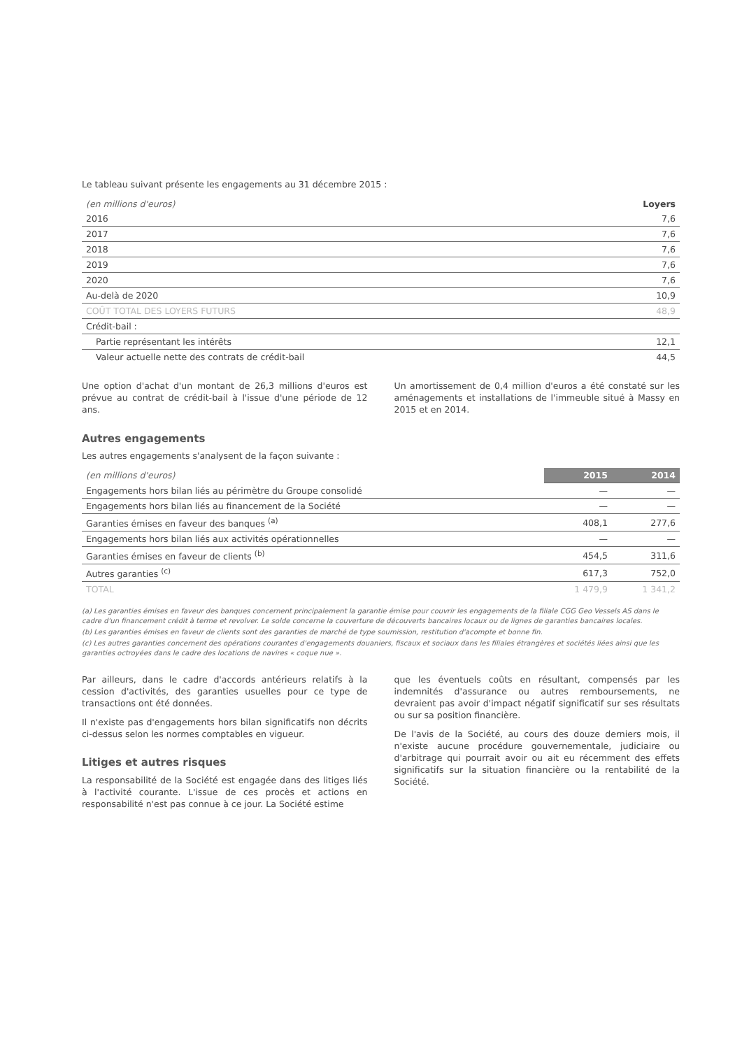Le tableau suivant présente les engagements au 31 décembre 2015 :
| (en millions d'euros) | Loyers |
| --- | --- |
| 2016 | 7,6 |
| 2017 | 7,6 |
| 2018 | 7,6 |
| 2019 | 7,6 |
| 2020 | 7,6 |
| Au-delà de 2020 | 10,9 |
| COÛT TOTAL DES LOYERS FUTURS | 48,9 |
| Crédit-bail : | |
| Partie représentant les intérêts | 12,1 |
| Valeur actuelle nette des contrats de crédit-bail | 44,5 |
Une option d'achat d'un montant de 26,3 millions d'euros est prévue au contrat de crédit-bail à l'issue d'une période de 12 ans.
Un amortissement de 0,4 million d'euros a été constaté sur les aménagements et installations de l'immeuble situé à Massy en 2015 et en 2014.
Autres engagements
Les autres engagements s'analysent de la façon suivante :
| (en millions d'euros) | 2015 | 2014 |
| --- | --- | --- |
| Engagements hors bilan liés au périmètre du Groupe consolidé | — | — |
| Engagements hors bilan liés au financement de la Société | — | — |
| Garanties émises en faveur des banques <sup>(a)</sup> | 408,1 | 277,6 |
| Engagements hors bilan liés aux activités opérationnelles | — | — |
| Garanties émises en faveur de clients <sup>(b)</sup> | 454,5 | 311,6 |
| Autres garanties <sup>(c)</sup> | 617,3 | 752,0 |
| TOTAL | 1 479,9 | 1 341,2 |
(a) Les garanties émises en faveur des banques concernent principalement la garantie émise pour couvrir les engagements de la filiale CGG Geo Vessels AS dans le cadre d'un financement crédit à terme et revolver. Le solde concerne la couverture de découverts bancaires locaux ou de lignes de garanties bancaires locales.
(b) Les garanties émises en faveur de clients sont des garanties de marché de type soumission, restitution d'acompte et bonne fin.
(c) Les autres garanties concernent des opérations courantes d'engagements douaniers, fiscaux et sociaux dans les filiales étrangères et sociétés liées ainsi que les garanties octroyées dans le cadre des locations de navires « coque nue ».
Par ailleurs, dans le cadre d'accords antérieurs relatifs à la cession d'activités, des garanties usuelles pour ce type de transactions ont été données.
Il n'existe pas d'engagements hors bilan significatifs non décrits ci-dessus selon les normes comptables en vigueur.
Litiges et autres risques
La responsabilité de la Société est engagée dans des litiges liés à l'activité courante. L'issue de ces procès et actions en responsabilité n'est pas connue à ce jour. La Société estime
que les éventuels coûts en résultant, compensés par les indemnités d'assurance ou autres remboursements, ne devraient pas avoir d'impact négatif significatif sur ses résultats ou sur sa position financière.
De l'avis de la Société, au cours des douze derniers mois, il n'existe aucune procédure gouvernementale, judiciaire ou d'arbitrage qui pourrait avoir ou ait eu récemment des effets significatifs sur la situation financière ou la rentabilité de la Société.